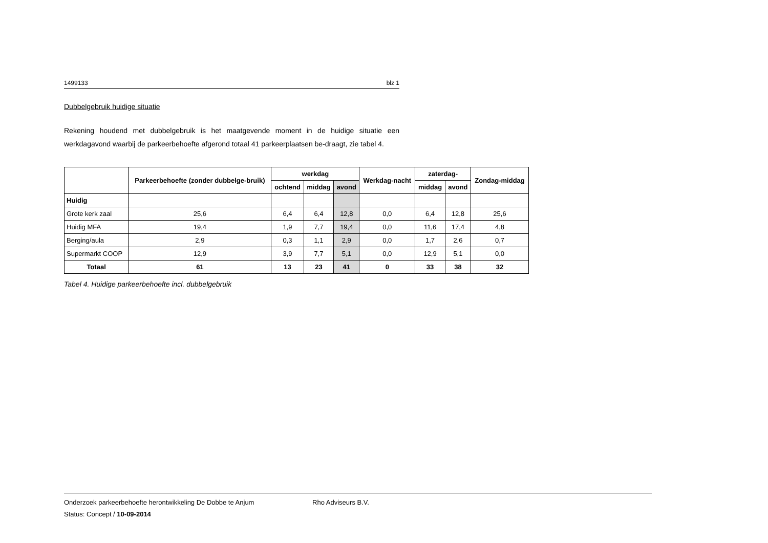1499133 blz 1
Dubbelgebruik huidige situatie
Rekening houdend met dubbelgebruik is het maatgevende moment in de huidige situatie een werkdagavond waarbij de parkeerbehoefte afgerond totaal 41 parkeerplaatsen be-draagt, zie tabel 4.
| | Parkeerbehoefte (zonder dubbelge-bruik) | werkdag | | | Werkdag-nacht | zaterdag- | | Zondag-middag |
| --- | --- | --- | --- | --- | --- | --- | --- | --- |
| | | ochtend | middag | avond | | middag | avond | |
| Huidig | | | | | | | | |
| Grote kerk zaal | 25,6 | 6,4 | 6,4 | 12,8 | 0,0 | 6,4 | 12,8 | 25,6 |
| Huidig MFA | 19,4 | 1,9 | 7,7 | 19,4 | 0,0 | 11,6 | 17,4 | 4,8 |
| Berging/aula | 2,9 | 0,3 | 1,1 | 2,9 | 0,0 | 1,7 | 2,6 | 0,7 |
| Supermarkt COOP | 12,9 | 3,9 | 7,7 | 5,1 | 0,0 | 12,9 | 5,1 | 0,0 |
| Totaal | 61 | 13 | 23 | 41 | 0 | 33 | 38 | 32 |
Tabel 4. Huidige parkeerbehoefte incl. dubbelgebruik
Onderzoek parkeerbehoefte herontwikkeling De Dobbe te Anjum Rho Adviseurs B.V.
Status: Concept / 10-09-2014